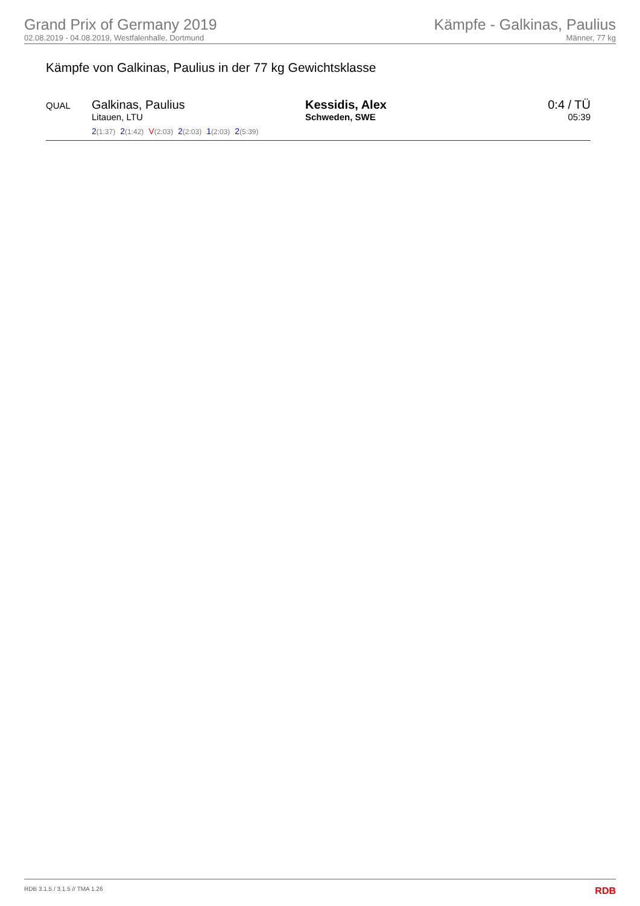Grand Prix of Germany 2019
02.08.2019 - 04.08.2019, Westfalenhalle, Dortmund
Kämpfe - Galkinas, Paulius
Männer, 77 kg
Kämpfe von Galkinas, Paulius in der 77 kg Gewichtsklasse
| QUAL | Galkinas, Paulius Litauen, LTU 2 (1:37) 2 (1:42) V (2:03) 2 (2:03) 1 (2:03) 2 (5:39) | Kessidis, Alex Schweden, SWE | 0:4 / TÜ 05:39 |
RDB 3.1.5 / 3.1.5 // TMA 1.26 RDB